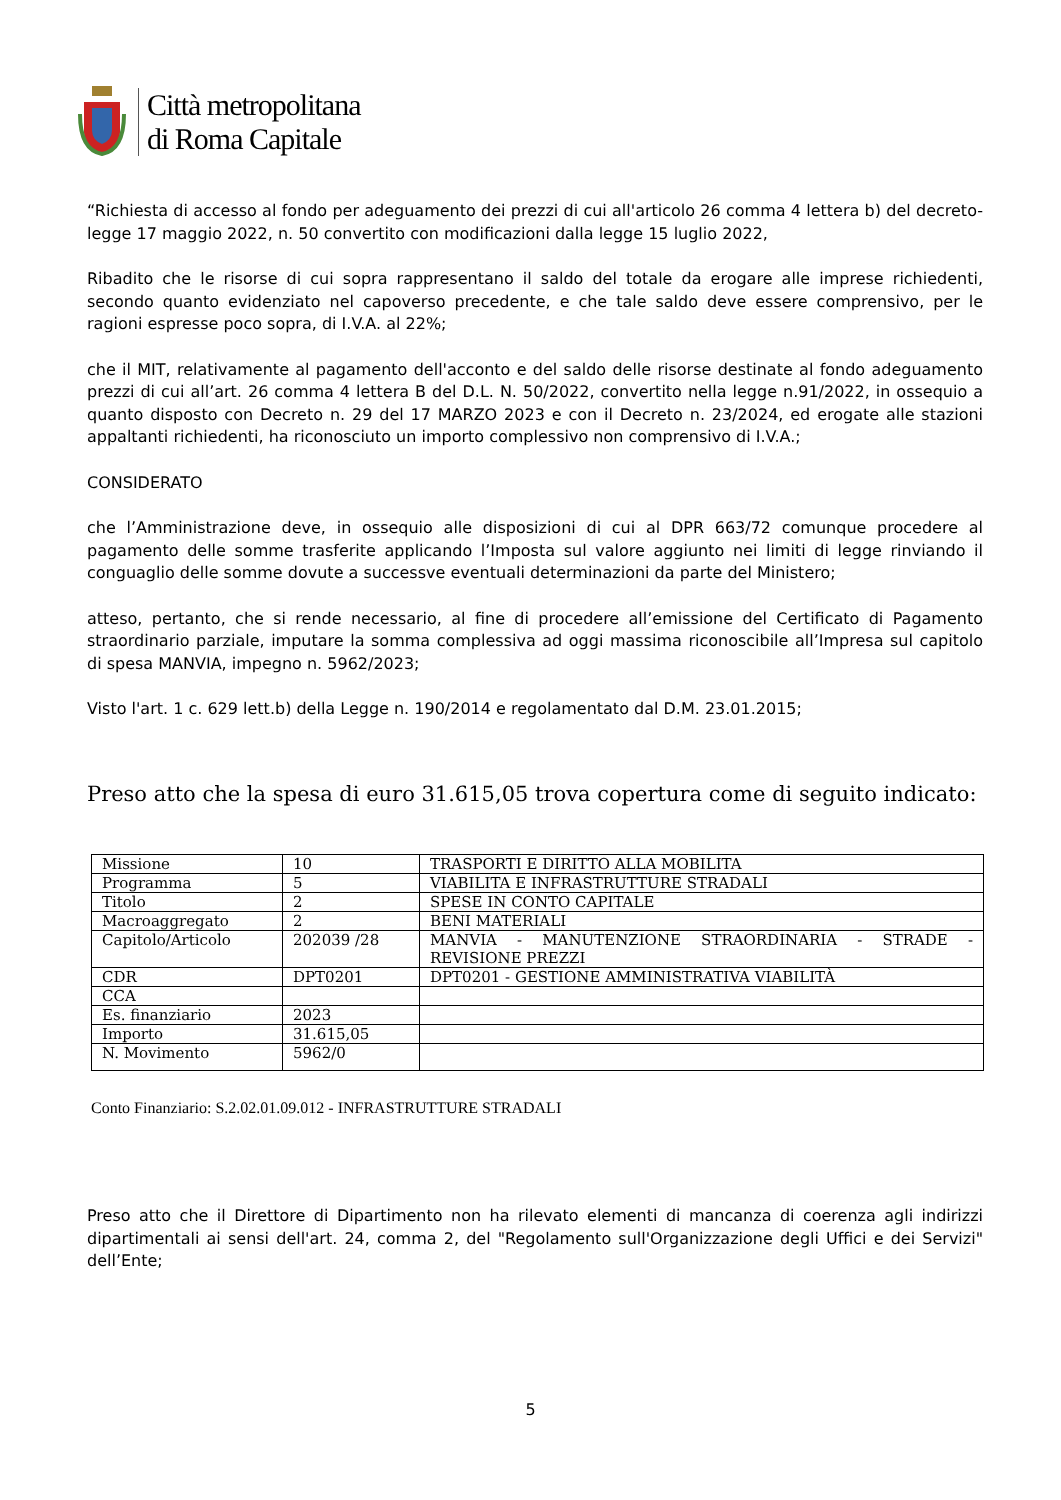Città metropolitana
di Roma Capitale
“Richiesta di accesso al fondo per adeguamento dei prezzi di cui all'articolo 26 comma 4 lettera b) del decreto-legge 17 maggio 2022, n. 50 convertito con modificazioni dalla legge 15 luglio 2022,
Ribadito che le risorse di cui sopra rappresentano il saldo del totale da erogare alle imprese richiedenti, secondo quanto evidenziato nel capoverso precedente, e che tale saldo deve essere comprensivo, per le ragioni espresse poco sopra, di I.V.A. al 22%;
che il MIT, relativamente al pagamento dell'acconto e del saldo delle risorse destinate al fondo adeguamento prezzi di cui all’art. 26 comma 4 lettera B del D.L. N. 50/2022, convertito nella legge n.91/2022, in ossequio a quanto disposto con Decreto n. 29 del 17 MARZO 2023 e con il Decreto n. 23/2024, ed erogate alle stazioni appaltanti richiedenti, ha riconosciuto un importo complessivo non comprensivo di I.V.A.;
CONSIDERATO
che l’Amministrazione deve, in ossequio alle disposizioni di cui al DPR 663/72 comunque procedere al pagamento delle somme trasferite applicando l’Imposta sul valore aggiunto nei limiti di legge rinviando il conguaglio delle somme dovute a successve eventuali determinazioni da parte del Ministero;
atteso, pertanto, che si rende necessario, al fine di procedere all’emissione del Certificato di Pagamento straordinario parziale, imputare la somma complessiva ad oggi massima riconoscibile all’Impresa sul capitolo di spesa MANVIA, impegno n. 5962/2023;
Visto l'art. 1 c. 629 lett.b) della Legge n. 190/2014 e regolamentato dal D.M. 23.01.2015;
Preso atto che la spesa di euro 31.615,05 trova copertura come di seguito indicato:
| Missione | 10 | TRASPORTI E DIRITTO ALLA MOBILITA |
| Programma | 5 | VIABILITA E INFRASTRUTTURE STRADALI |
| Titolo | 2 | SPESE IN CONTO CAPITALE |
| Macroaggregato | 2 | BENI MATERIALI |
| Capitolo/Articolo | 202039 /28 | MANVIA - MANUTENZIONE STRAORDINARIA - STRADE - REVISIONE PREZZI |
| CDR | DPT0201 | DPT0201 - GESTIONE AMMINISTRATIVA VIABILITÀ |
| CCA | | |
| Es. finanziario | 2023 | |
| Importo | 31.615,05 | |
| N. Movimento | 5962/0 | |
Conto Finanziario: S.2.02.01.09.012 - INFRASTRUTTURE STRADALI
Preso atto che il Direttore di Dipartimento non ha rilevato elementi di mancanza di coerenza agli indirizzi dipartimentali ai sensi dell'art. 24, comma 2, del "Regolamento sull'Organizzazione degli Uffici e dei Servizi" dell’Ente;
5